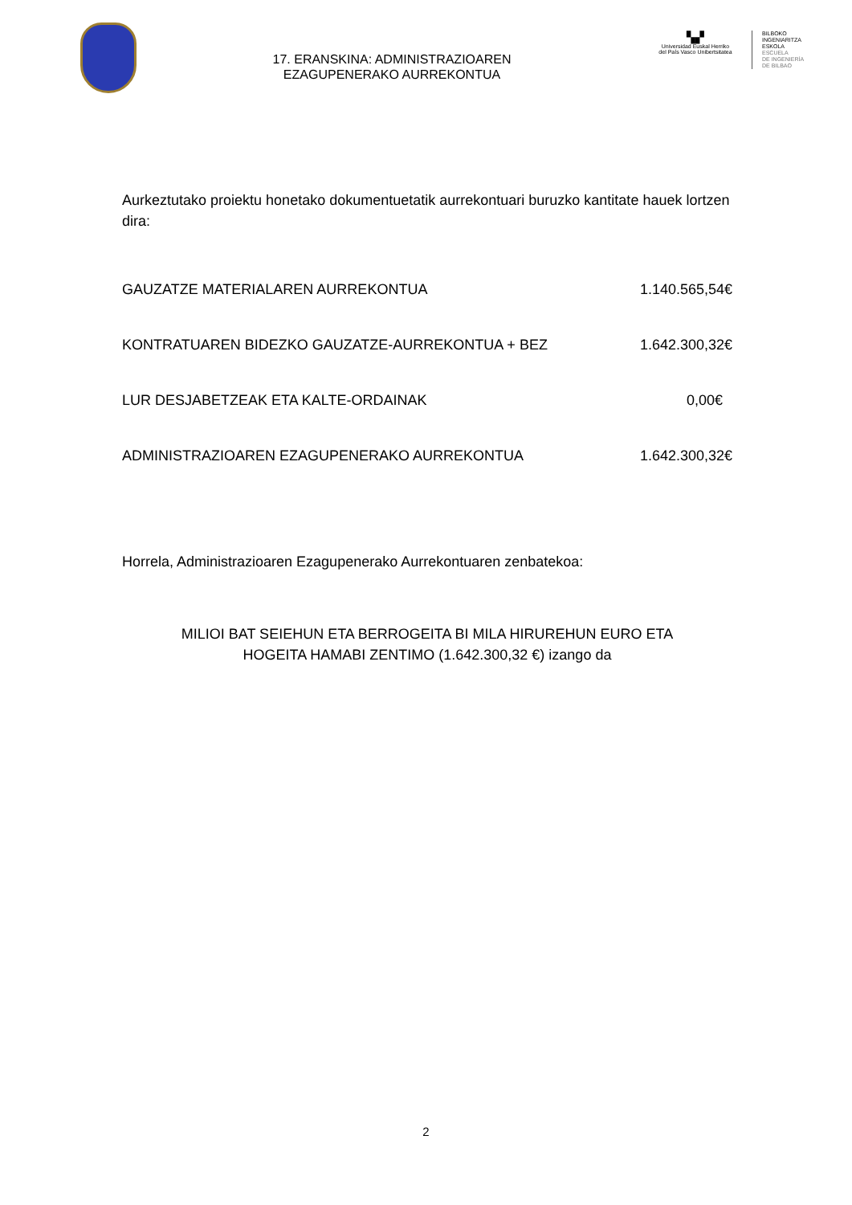17. ERANSKINA: ADMINISTRAZIOAREN
EZAGUPENERAKO AURREKONTUA
▚▞
Universidad Euskal Herriko
del País Vasco Unibertsitatea
BILBOKO
INGENIARITZA
ESKOLA
ESCUELA
DE INGENIERÍA
DE BILBAO
Aurkeztutako proiektu honetako dokumentuetatik aurrekontuari buruzko kantitate hauek lortzen dira:
| GAUZATZE MATERIALAREN AURREKONTUA | 1.140.565,54€ |
| KONTRATUAREN BIDEZKO GAUZATZE-AURREKONTUA + BEZ | 1.642.300,32€ |
| LUR DESJABETZEAK ETA KALTE-ORDAINAK | 0,00€ |
| ADMINISTRAZIOAREN EZAGUPENERAKO AURREKONTUA | 1.642.300,32€ |
Horrela, Administrazioaren Ezagupenerako Aurrekontuaren zenbatekoa:
MILIOI BAT SEIEHUN ETA BERROGEITA BI MILA HIRUREHUN EURO ETA
HOGEITA HAMABI ZENTIMO (1.642.300,32 €) izango da
2